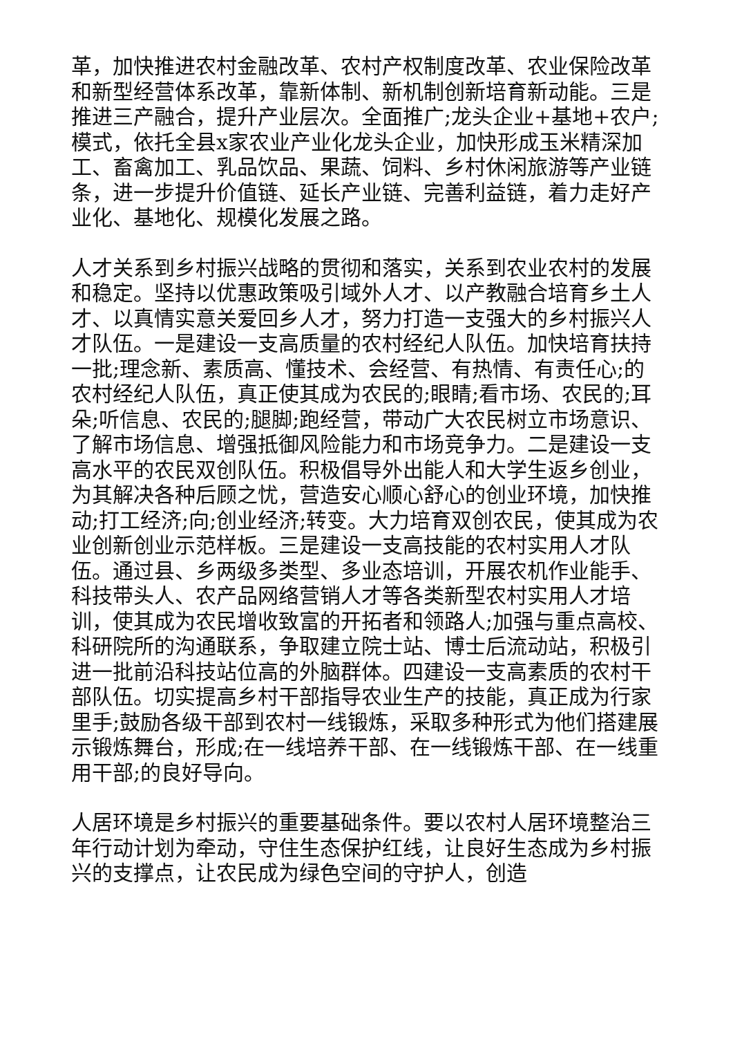革，加快推进农村金融改革、农村产权制度改革、农业保险改革和新型经营体系改革，靠新体制、新机制创新培育新动能。三是推进三产融合，提升产业层次。全面推广;龙头企业+基地+农户;模式，依托全县x家农业产业化龙头企业，加快形成玉米精深加工、畜禽加工、乳品饮品、果蔬、饲料、乡村休闲旅游等产业链条，进一步提升价值链、延长产业链、完善利益链，着力走好产业化、基地化、规模化发展之路。
人才关系到乡村振兴战略的贯彻和落实，关系到农业农村的发展和稳定。坚持以优惠政策吸引域外人才、以产教融合培育乡土人才、以真情实意关爱回乡人才，努力打造一支强大的乡村振兴人才队伍。一是建设一支高质量的农村经纪人队伍。加快培育扶持一批;理念新、素质高、懂技术、会经营、有热情、有责任心;的农村经纪人队伍，真正使其成为农民的;眼睛;看市场、农民的;耳朵;听信息、农民的;腿脚;跑经营，带动广大农民树立市场意识、了解市场信息、增强抵御风险能力和市场竞争力。二是建设一支高水平的农民双创队伍。积极倡导外出能人和大学生返乡创业，为其解决各种后顾之忧，营造安心顺心舒心的创业环境，加快推动;打工经济;向;创业经济;转变。大力培育双创农民，使其成为农业创新创业示范样板。三是建设一支高技能的农村实用人才队伍。通过县、乡两级多类型、多业态培训，开展农机作业能手、科技带头人、农产品网络营销人才等各类新型农村实用人才培训，使其成为农民增收致富的开拓者和领路人;加强与重点高校、科研院所的沟通联系，争取建立院士站、博士后流动站，积极引进一批前沿科技站位高的外脑群体。四建设一支高素质的农村干部队伍。切实提高乡村干部指导农业生产的技能，真正成为行家里手;鼓励各级干部到农村一线锻炼，采取多种形式为他们搭建展示锻炼舞台，形成;在一线培养干部、在一线锻炼干部、在一线重用干部;的良好导向。
人居环境是乡村振兴的重要基础条件。要以农村人居环境整治三年行动计划为牵动，守住生态保护红线，让良好生态成为乡村振兴的支撑点，让农民成为绿色空间的守护人，创造